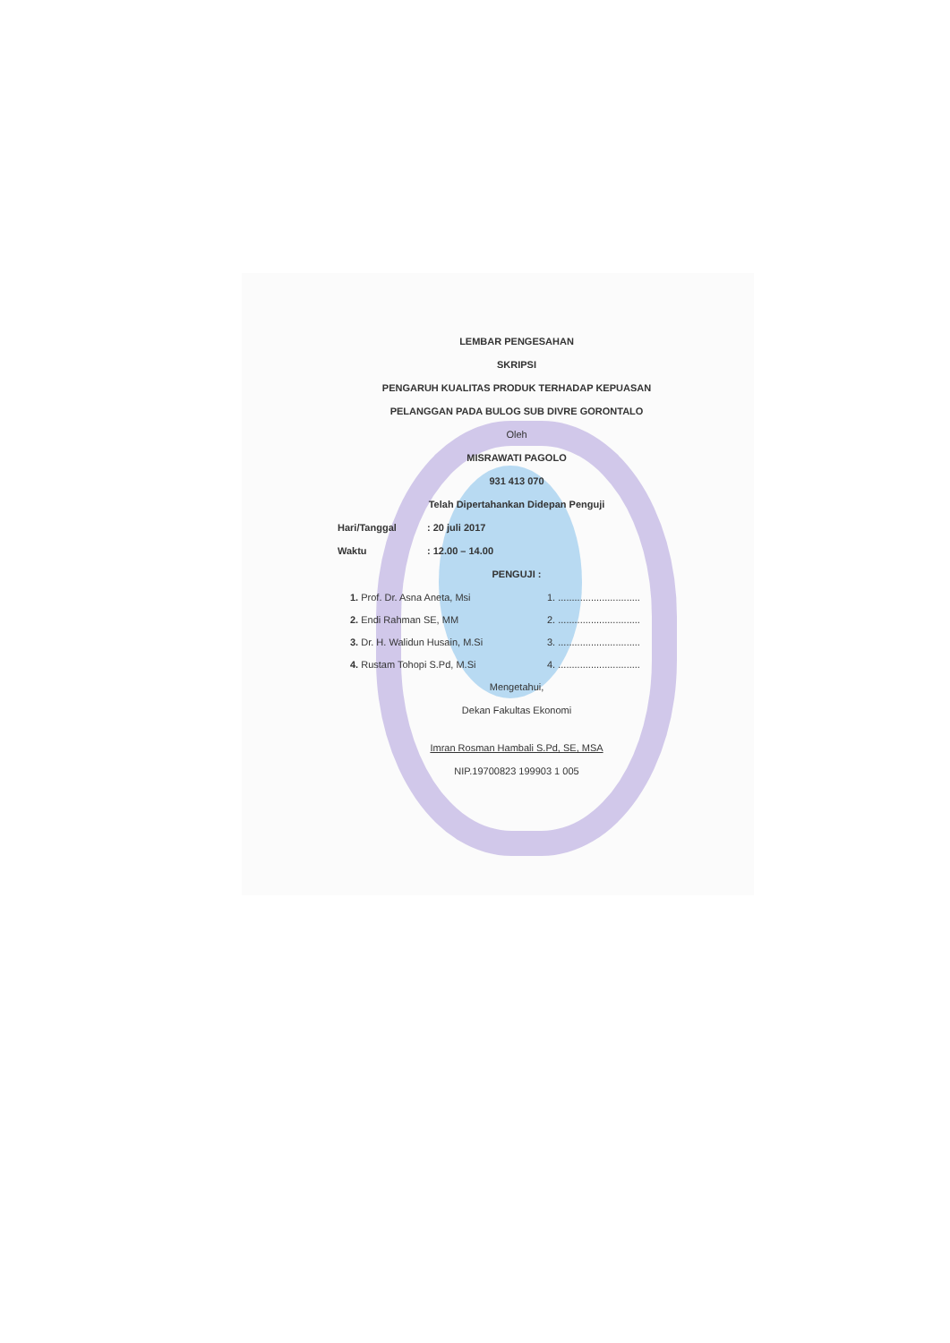LEMBAR PENGESAHAN
SKRIPSI
PENGARUH KUALITAS PRODUK TERHADAP KEPUASAN
PELANGGAN PADA BULOG SUB DIVRE GORONTALO
Oleh
MISRAWATI PAGOLO
931 413 070
Telah Dipertahankan Didepan Penguji
Hari/Tanggal: 20 juli 2017
Waktu: 12.00 – 14.00
PENGUJI :
1. Prof. Dr. Asna Aneta, Msi 1. ..............................
2. Endi Rahman SE, MM 2. ..............................
3. Dr. H. Walidun Husain, M.Si 3. ..............................
4. Rustam Tohopi S.Pd, M.Si 4. ..............................
Mengetahui,
Dekan Fakultas Ekonomi
Imran Rosman Hambali S.Pd, SE, MSA
NIP.19700823 199903 1 005